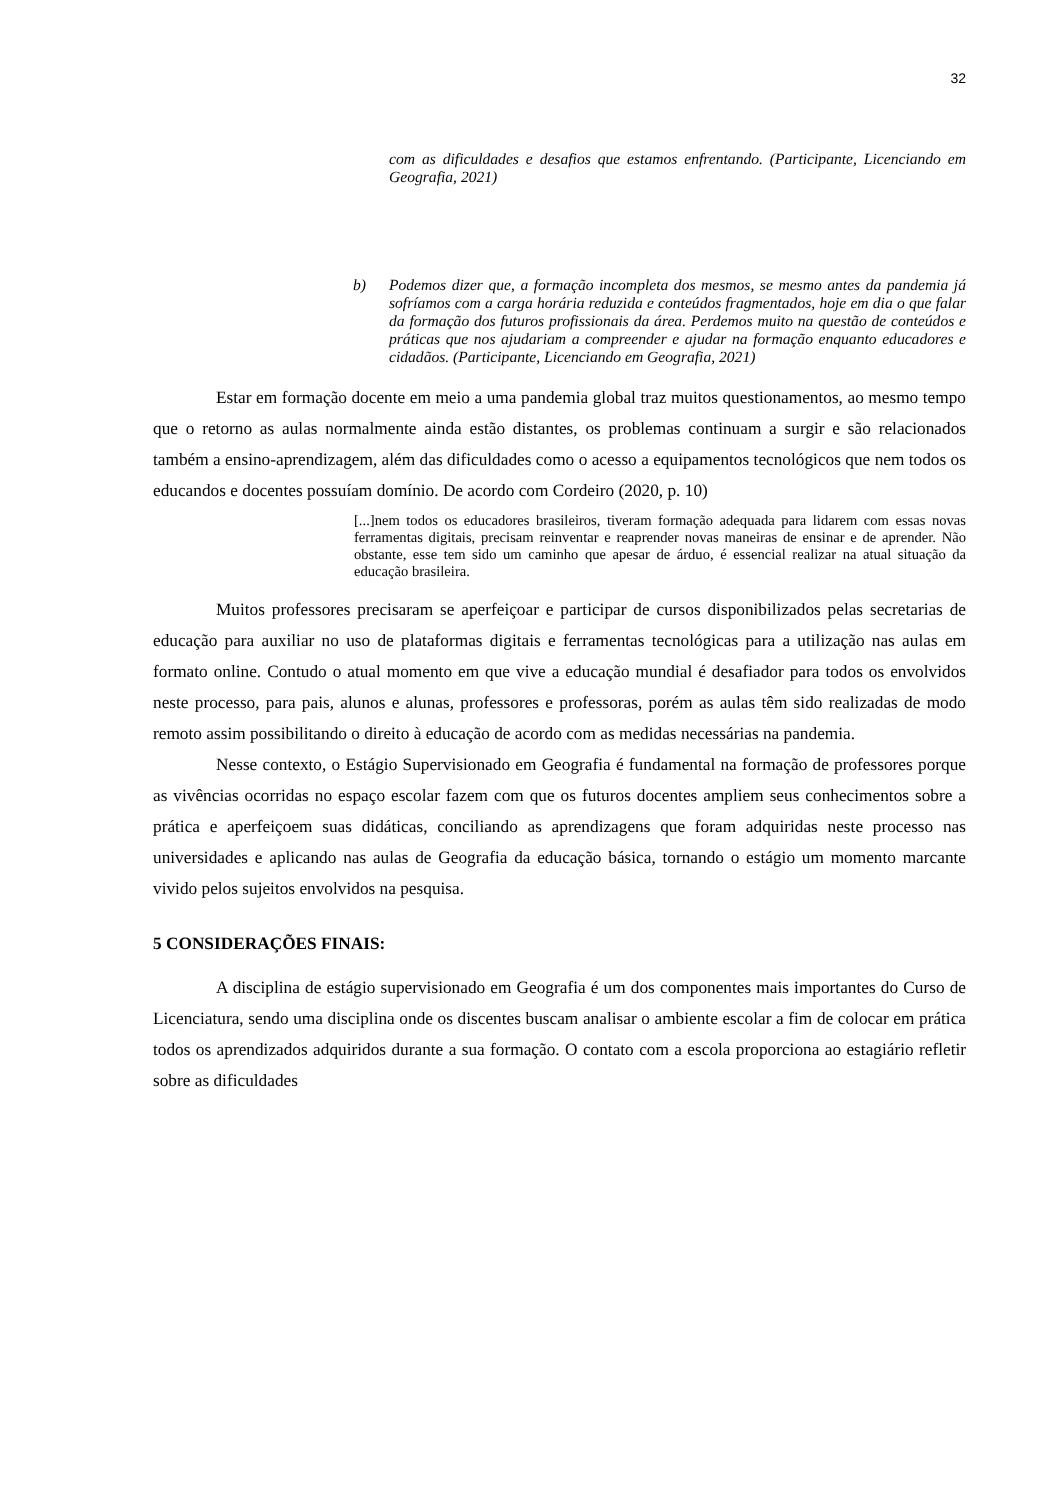32
com as dificuldades e desafios que estamos enfrentando. (Participante, Licenciando em Geografia, 2021)
b) Podemos dizer que, a formação incompleta dos mesmos, se mesmo antes da pandemia já sofríamos com a carga horária reduzida e conteúdos fragmentados, hoje em dia o que falar da formação dos futuros profissionais da área. Perdemos muito na questão de conteúdos e práticas que nos ajudariam a compreender e ajudar na formação enquanto educadores e cidadãos. (Participante, Licenciando em Geografia, 2021)
Estar em formação docente em meio a uma pandemia global traz muitos questionamentos, ao mesmo tempo que o retorno as aulas normalmente ainda estão distantes, os problemas continuam a surgir e são relacionados também a ensino-aprendizagem, além das dificuldades como o acesso a equipamentos tecnológicos que nem todos os educandos e docentes possuíam domínio. De acordo com Cordeiro (2020, p. 10)
[...]nem todos os educadores brasileiros, tiveram formação adequada para lidarem com essas novas ferramentas digitais, precisam reinventar e reaprender novas maneiras de ensinar e de aprender. Não obstante, esse tem sido um caminho que apesar de árduo, é essencial realizar na atual situação da educação brasileira.
Muitos professores precisaram se aperfeiçoar e participar de cursos disponibilizados pelas secretarias de educação para auxiliar no uso de plataformas digitais e ferramentas tecnológicas para a utilização nas aulas em formato online. Contudo o atual momento em que vive a educação mundial é desafiador para todos os envolvidos neste processo, para pais, alunos e alunas, professores e professoras, porém as aulas têm sido realizadas de modo remoto assim possibilitando o direito à educação de acordo com as medidas necessárias na pandemia.
Nesse contexto, o Estágio Supervisionado em Geografia é fundamental na formação de professores porque as vivências ocorridas no espaço escolar fazem com que os futuros docentes ampliem seus conhecimentos sobre a prática e aperfeiçoem suas didáticas, conciliando as aprendizagens que foram adquiridas neste processo nas universidades e aplicando nas aulas de Geografia da educação básica, tornando o estágio um momento marcante vivido pelos sujeitos envolvidos na pesquisa.
5 CONSIDERAÇÕES FINAIS:
A disciplina de estágio supervisionado em Geografia é um dos componentes mais importantes do Curso de Licenciatura, sendo uma disciplina onde os discentes buscam analisar o ambiente escolar a fim de colocar em prática todos os aprendizados adquiridos durante a sua formação. O contato com a escola proporciona ao estagiário refletir sobre as dificuldades